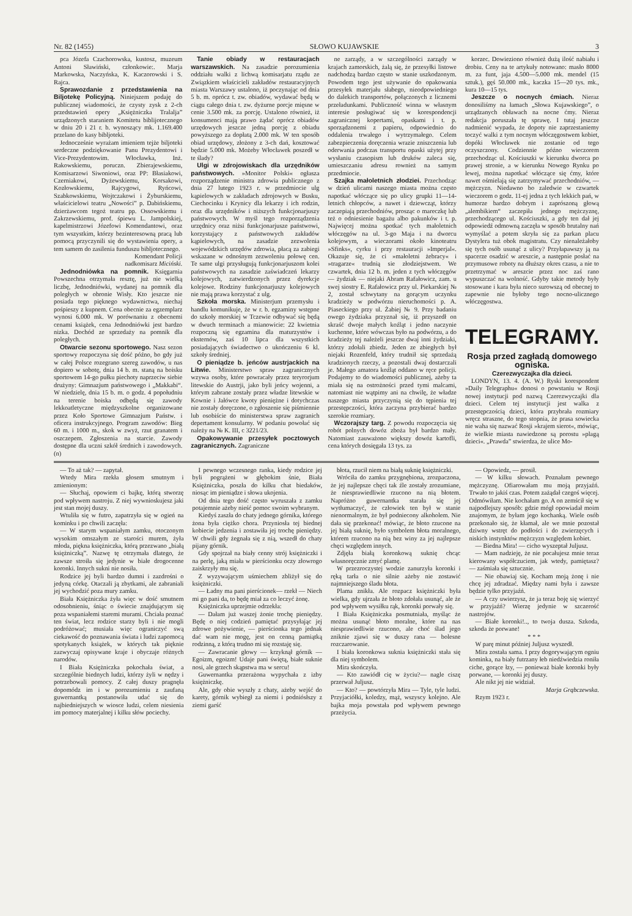Nr. 82 (1455) SŁOWO KUJAWSKIE 3
pca Józefa Czachorowska, kustosz, muzeum Antoni Sławiński, członkowie:. Marja Markowska, Naczyńska, K. Kaczorowski i S. Rajca.
Sprawozdanie z przedstawienia na Biljotekę Policyjną. Niniejszem podaję do publicznej wiadomości, że czysty zysk z 2-ch przedstawień opery „Księżniczka Tralalja” urządzonych staraniem Komitetu biblijotecznego w dniu 20 i 21 r. b. wynoszący mk. 1.169.400 przelano do kasy bibljoteki.
Jednocześnie wyrażam imieniem tejże biljoteki serdeczne podziękowanie Panu Prezydentowi i Vice-Prezydentowim. Włocławka, Inż. Rakowskiemu, poruczn. Zbierajewskiemu, Komisarzowi Siwoniowi, oraz PP: Błasiakowi, Czerniakowi, Dyżewskiemu, Korsakowi, Kozłowskiemu, Rajcygowi, Ryńcowi, Szabkowskiemu, Wojtczakowi i Żyburskiemu, właścicielowi teatru „Nowości” p. Dabińskiemu, dzierżawcom tegoż teatru pp. Ossowskiemu i Zakrzewskiemu, prof. śpiewu L. Jampolskiej, kapelmistrzowi Józefowi Komendantowi, oraz tym wszystkim, którzy bezinteresowną pracą lub pomocą przyczynili się do wystawienia opery, a tem samem do zasilenia funduszu bibljotecznego.
Komendant Policji
nadkomisarz Miciński.
Jednodniówka na pomnik. Księgarnia Powszechna otrzymała resztę, już nie wielką liczbę, Jednodniówki, wydanej na pomnik dla poległych w obronie Wisły. Kto jeszcze nie posiada tego pięknego wydawnictwa, niechaj pośpieszy z kupnem. Cena obecnie za egzemplarz wynosi 6.000 mk. W porównaniu z obecnemi cenami książek, cena Jednodniówki jest bardzo nizka. Dochód ze sprzedaży na pomnik dla poległych.
Otwarcie sezonu sportowego. Nasz sezon sportowy rozpoczyna się dość późno, bo gdy już w całej Polsce rozegrano szereg zawodów, u nas dopiero w sobotę, dnia 14 b. m. staną na boisku sportowem 14-go pułku piechoty naprzeciw siebie drużyny: Gimnazjum państwowego i „Makkabi“. W niedzielę, dnia 15 b. m. o godz. 4 popołudniu na terenie boiska odbędą się zawody lekkoatletyczne międzyszkolne organizowane przez Koło Sportowe Gimnazjum Państw. i oficera instrukcyjnego. Program zawodów: Bieg 60 m. i 1000 m., skok w zwyż, rzut granatem i oszczepem. Zgłoszenia na starcie. Zawody dostępne dla uczni szkół średnich i zawodowych. (n)
Tanie obiady w restauracjach warszawskich. Na zasadzie porozumienia oddziału walki z lichwą komisarjatu rządu ze Związkiem właścicieli zakładów restauracyjnych miasta Warszawy ustalono, iż poczynając od dnia 5 b. m. oprócz t. zw. obiadów, wydawać będą w ciągu całego dnia t. zw. dyżurne porcje mięsne w cenie 3.500 mk. za porcję. Ustalono również, iż konsumenci mają prawo żądać oprócz obiadów urzędowych jeszcze jedną porcję z obiadu powyższego za dopłatą 2.000 mk. W ten sposób obiad urzędowy, złożony z 3-ch dań, kosztować będzie 5.000 mk. Możeby Włocławek poszedł w te ślady?
Ulgi w zdrojowiskach dla urzędników państwowych. »Monitor Polski« ogłasza rozporządzenie ministra zdrowia publicznego z dnia 27 lutego 1923 r. w przedmiocie ulg kąpielowych w zakładach zdrojowych w Busku, Ciechocinku i Krynicy dla lekarzy i ich rodzin, oraz dla urzędników i niższych funkcjonarjuszy państwowych. W myśl tego rozporządzenia urzędnicy oraz niżsi funkcjonarjusze państwowi, korzystający z państwowych zakładów kąpielowych, na zasadzie zezwolenia wojewódzkich urzędów zdrowia, płacą za zabiegi wskazane w odnośnym zezwoleniu połowę cen. Te same ulgi przysługują funkcjonarjuszom kolei państwowych na zasadzie zaświadczeń lekarzy kolejowych, zatwierdzonych przez dyrekcje kolejowe. Rodziny funkcjonarjuszy kolejowych nie mają prawa korzystać z ulg.
Szkoła morska. Ministerjum przemysłu i handlu komunikuje, że w r. b. egzaminy wstępne do szkoły morskiej w Tczewie odbywać się będą w dwuch terminach a mianowicie: 22 kwietnia rozpoczną się egzamina dla maturzystów i eksternów, zaś 10 lipca dla wszystkich posiadających świadectwo o ukończeniu 6 kl. szkoły średniej.
O pieniądze b. jeńców austrjackich na Litwie. Ministerstwo spraw zagranicznych wzywa osoby, które powracały przez teryrorjum litewskie do Austrji, jako byli jeńcy wojenni, a którym zabrane zostały przez władze litewskie w Kownie i Jałówce kwoty pieniężne i dotychczas nie zostały doręczone, o zgłoszenie się piśmiennie lub osobiście do ministerstwa spraw zagranich depertament konsularny. W podaniu powołać się należy na № K. III, c 3221/23.
Opakowywanie przesyłek pocztowych zagranicznych. Zagraniczne
ne zarządy, a w szczególności zarządy w krajach zamorskich, żalą się, że przesyłki listowe nadchodzą bardzo często w stanie uszkodzonym. Powodem tego jest używanie do opakowania przesyłek materjału słabego, nieodpowiedniego do dalekich transportów, połączonych z licznemi przeładunkami. Publiczność winna w własnym interesie posługiwać się w korespondencji zagranicznej kopertami, opaskami i t. p. sporządzonemi z papieru, odpowiednio do oddalenia trwałego i wytrzymałego. Celem zabezpieczenia doręczenia wrazie zniszczenia lub oderwania podczas transportu opaski użytej przy wysłaniu czasopism lub druków zaleca się, umieszczaniu adresu rownież na samym przedmiocie.
Szajka małoletnich złodziei. Przechodząc w dzień ulicami naszego miasta można często napotkać włóczące się po ulicy grupki 11—14-letnich chłopców, a nawet i dziewcząt, którzy zaczepiają przechodniów, prosząc o mareczkę lub też o odniesienie bagażu albo pakunków i t. p. Najwięcej można spotkać tych małoletnich włóczęgów na ul. 3-go Maja i na dworcu kolejowym, a wieczorami około kinoteatru »Sfinks«, cyrku i przy restauracji »Imperjal«. Okazuje się, że ci »małoletni żebracy« i »tragarze« trudnią sie złodziejstwem. We czwartek, dnia 12 b. m. jeden z tych włóczęgów — żydziak — niejaki Abram Rafałowicz, zam. u swej siostry E. Rafałowicz przy ul. Piekarskiej № 2, został schwytany na gorącym uczynku kradzieży w podwórzu nieruchomości p. A. Piaseckiego przy ul. Żabiej № 9. Przy badaniu owego żydziaka przyznał się, iż przyszedł on skraść dwoje małych koźląt i jedno naczynie kuchenne, które wówczas było na podwórzu, a do kradzieży tej należeli jeszcze dwaj inni żydziaki, którzy zdołali zbiedz. Jeden ze zbiegłych był niejaki Rozenfeld, który trudnił się sprzedażą kradzionych rzeczy, a pozostali dwaj dostarczali je. Małego amatora koźląt oddano w ręce policji. Podajemy to do wiadomości publicznej, ażeby ta miała się na ostrożności przed tymi malcami, natomiast nie wątpimy ani na chwilę, że władze naszego miasta przyczynią się do tępienia tej przestępczości, która zaczyna przybierać bardzo szerokie rozmiary.
Wczorajszy targ. Z powodu rozpoczęcia się robót polnych dowóz zboża był bardzo mały. Natomiast zauważono większy dowóz kartofli, cena których dosięgała 13 tys. za
korzec. Dowieziono również dużą ilość nabiału i drobiu. Ceny na te artykuły notowano: masło 8000 m. za funt, jaja 4.500—5.000 mk. mendel (15 sztuk.), gęś 50.000 mk., kaczka 15—20 tys. mk., kura 10—15 tys.
Jeszcze o nocnych ćmiach. Nieraz donosiliśmy na łamach „Słowa Kujawskiego”, o urządzanych obławach na nocne ćmy. Nieraz redakcja poruszała tę sprawę. I tutaj jeszcze nadmienić wypada, że dopoty nie zaprzestaniemy toczyć walki z tym nocnym włóczęgostwem kobiet, dopóki Włocławek nie zostanie od tego oczyszczony. Codziennie późno wieczorem przechodząc ul. Kościuszki w kierunku dworca po prawej stronie, a w kierunku Nowego Rynku po lewej, można napotkać włóczące się ćmy, które nawet ośmielają się zatrzymywać przechodniów, — mężczyzn. Niedawno bo zaledwie w czwartek wieczorem o godz. 11-ej jedna z tych lekkich pań, w humorze bardzo dobrym i zaprószoną głową „alembikiem“ zaczepiła jednego mężczyznę, przechodzącego ul. Kościuszki, a gdy ten dał jej odpowiedź odmowną zaczęła w sposób brutalny nań wymyślać a potem skryła się za parkan placu Dystylera tuż obok magistratu. Czy nienależałoby się tych osób usunąć z ulicy? Przyłapawszy ją na spacerze osadzić w areszcie, a następnie posłać na przymusowe roboty na dłuższy okres czasu, a nie to przetrzymać w areszcie przez noc zaś rano wypuszczać na wolność. Gdyby takie metody były stosowane i kara była nieco surowszą od obecnej to zapewnie nie byłoby tego nocno-ulicznego włóczęgostwa.
TELEGRAMY.
Rosja przed zagładą domowego ogniska.
Czerezwyczajka dla dzieci.
LONDYN, 13. 4. (A. W.) Ryski korespondent »Daily Telegraphu« donosi o powstaniu w Rosji nowej instytucji pod nazwą Czerezwyczajki dla dzieci. Celem tej instytucji jest walka z przestępczością dzieci, która przybrała rozmiary wręcz straszne, do tego stopnia, że prasa sowiecka nie waha się nazwać Rosji »krajem sierot«, mówiąc, że wielkie miasta nawiedzone są porostu »plagą dzieci«. „Prawda” stwierdza, że ulice Mo-
— To aż tak? — zapytał.
Wtedy Mira rzekła głosem smutnym i zmienionym:
— Słuchaj, opowiem ci bajkę, którą stworzę pod wpływem nastroju. Z niej wywnioskujesz jaki jest stan mojej duszy.
Wtuliła się w futro, zapatrzyła się w ogień na kominku i po chwili zaczęła:
— W starym wspaniałym zamku, otoczonym wysokim omszałym ze starości murem, żyła młoda, piękna księżniczka, którą przezwano „białą księżniczką”. Nazwę tę otrzymała dlatego, że zawsze stroiła się jedynie w białe drogocenne koronki. Innych sukni nie nosiła.
Rodzice jej byli bardzo dumni i zazdrośni o jedyną córkę. Otaczali ją zbytkami, ale zabraniali jej wychodzić poza mury zamku.
Biała Księżniczka żyła więc w dość smutnem odosobnieniu, śniąc o świecie znajdującym się poza wspaniałemi staremi murami. Chciała poznać ten świat, lecz rodzice starzy byli i nie mogli podróżować; musiała więc ograniczyć swą ciekawość do poznawania świata i ludzi zapomocą spotykanych książek, w których tak pięknie zazwyczaj opisywane kraje i obyczaje różnych narodów.
I Biała Księżniczka pokochała świat, a szczególnie biednych ludzi, którzy żyli w nędzy i potrzebowali pomocy. Z całej duszy pragnęła dopomódz im i w porozumieniu z zaufaną guwernantką postanowiła udać się do najbiedniejszych w wiosce ludzi, celem niesienia im pomocy materjalnej i kilku słów pociechy.
I pewnego wczesnego ranka, kiedy rodzice jej byli pogrążeni w głębokim śnie, Biała Księżniczka, poszła do kilku chat biedaków, niosąc im pieniądze i słowa ukojenia.
Od dnia tego dość często wyruszała z zamku potajemnie ażeby nieść pomoc swoim wybranym.
Kiedyś zaszła do chaty jednego górnika, którego żona była ciężko chora. Przyniosła tej biednej kobiecie jedzenia i zostawiła jej trochę pieniędzy. W chwili gdy żegnała się z nią, wszedł do chaty pijany górnik.
Gdy spojrzał na biały cenny strój księżniczki i na perlę, jaką miała w pierścionku oczy złowrogo zaiskrzyły mu się.
Z wyzywającym uśmiechem zbliżył się do księżniczki.
— Ładny ma pani pierścionek— rzekł — Niech mi go pani da, to będę miał za co leczyć żonę.
Księżniczka uprzejmie odrzekła:
— Dałam już waszej żonie trochę pieniędzy. Będę o niej codzień pamiętać przysyłając jej zdrowe pożywienie, — pierścionka tego jednak dać wam nie mogę, jest on cenną pamiątką rodzinną, z którą trudno mi się rozstaję się.
— Zawracanie głowy — krzyknął górnik — Egoizm, egoizm! Udaje pani świętą, białe suknie nosi, ale grzech skąpstwa ma w sercu!
Guwernantka przerażona wypychała z izby księżniczkę.
Ale, gdy obie wyszły z chaty, ażeby wejść do karety, górnik wybiegł za niemi i podniósłszy z ziemi garść
błota, rzucił niem na białą suknię księżniczki.
Wróciła do zamku przygnębiona, zrozpaczona, że jej najlepsze chęci tak źle zostały zrozumiane, że niesprawiedliwie rzucono na nią błotem. Napróżno guwernantka starała się jej wytłumaczyć, że człowiek ten był w stanie nienormalnym, że był podniecony alkoholem. Nie dała się przekonać! mówiąc, że błoto rzucone na jej białą suknię, było symbolem błota moralnego, którem rzucono na nią bez winy za jej najlepsze chęci względem innych.
Zdjęła białą koronkową suknię chcąc własnoręcznie zmyć plamę.
W przezroczystej wodzie zanurzyła koronki i ręką tarła o nie silnie ażeby nie zostawić najmniejszego śladu błota.
Plama znikła. Ale rozpacz księżniczki była wielka, gdy ujrzała że błoto zdołała usunąć, ale że pod wpływem wysiłku rąk, koronki porwały się.
I Biała Księżniczka posmutniała, myśląc że można usunąć błoto moralne, które na nas niesprawiedliwie rzucono, ale choć ślad jego zniknie zjawi się w duszy rana — bolesne rozczarowanie.
I biała koronkowa suknia księżniczki stała się dla niej symbolem.
Mira skończyła.
— Kto zawiódł cię w życiu?— nagle ciszę przerwał Juljusz.
— Kto? — powtórzyła Mira — Tyle, tyle ludzi. Przyjaciółki, koledzy, mąż, wszyscy kolejno. Ale bajka moja powstała pod wpływem pewnego przeżycia.
— Opowiedz, — prosił.
— W kilku słowach. Poznałam pewnego mężczyznę. Ofiarowałam mu moją przyjaźń. Trwało to jakiś czas. Potem zażądał czegoś więcej. Odmówiłam. Nie kochałam go. A on zemścił się w najpodlejszy sposób: gdzie mógł opowiadał moim znajomym, że byłam jego kochanką. Wiele osób przekonało się, że kłamał, ale we mnie pozostał dziwny wstręt do podłości i do zwierzęcych i niskich instynktów mężczyzn względem kobiet.
— Biedna Mira! — cicho wyszeptał Juljusz.
— Mam nadzieję, że nie pocałujesz mnie teraz kierowany współczuciem, jak wtedy, pamiętasz? — zaśmiała się sztucznie.
— Nie obawiaj się. Kocham moją żonę i nie chcę jej zdradzać. Między nami była i zawsze będzie tylko przyjaźń.
— A czy uwierzysz, że ja teraz boję się wierzyć w przyjaźń? Wierzę jedynie w szczerość nastrojów.
— Białe koronki!.., to twoja dusza. Szkoda, szkoda że porwane!
* * *
W parę minut później Juljusz wyszedł.
Mira została sama. I przy dogorywającym ogniu kominka, na biały futrzany łeb niedźwiedzia roniła ciche, gorące łzy, — ponieważ białe koronki były porwane, — koronki jej duszy.
Ale nikt jej nie widział.
Marja Grąbczewska.
Rzym 1923 r.